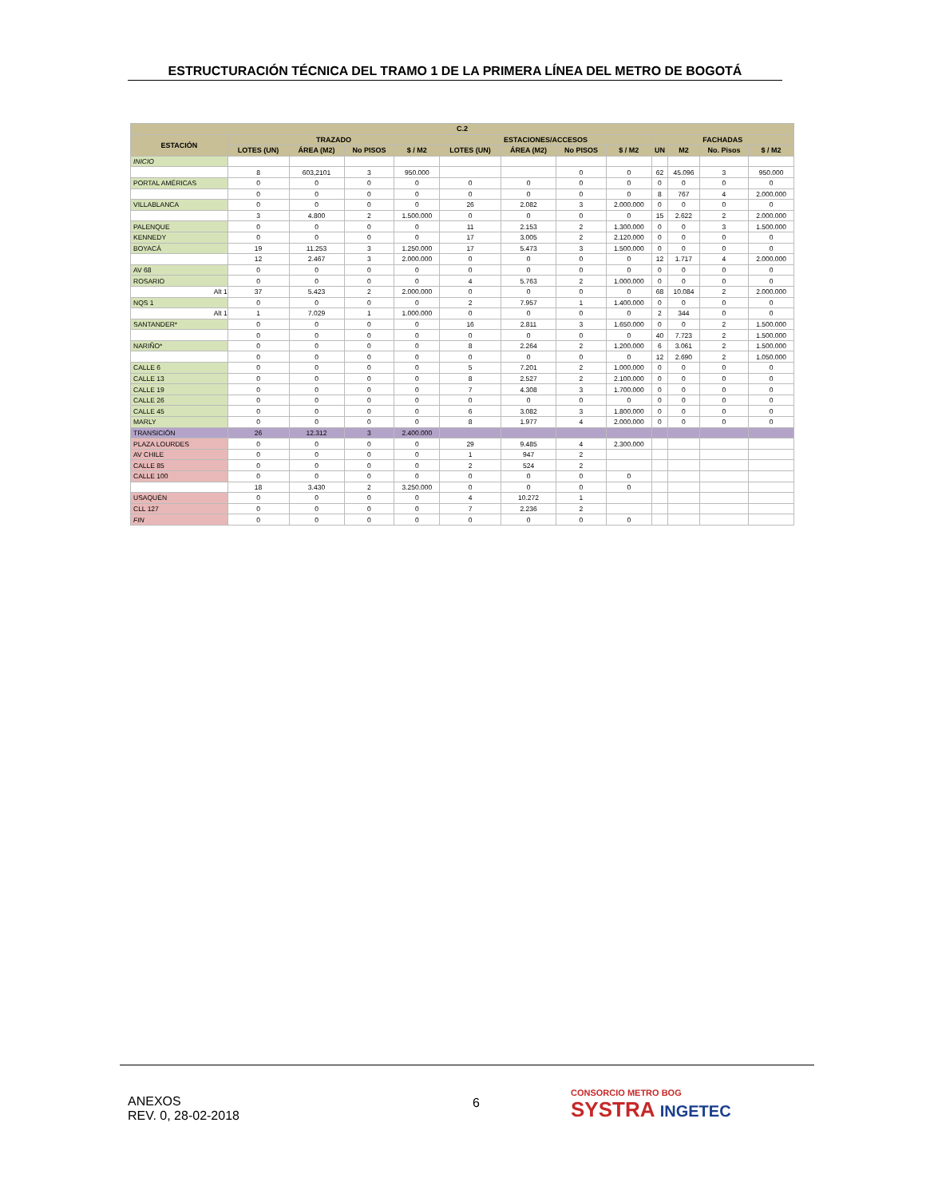ESTRUCTURACIÓN TÉCNICA DEL TRAMO 1 DE LA PRIMERA LÍNEA DEL METRO DE BOGOTÁ
| C.2 | | | | | | | | | | | | |
| --- | --- | --- | --- | --- | --- | --- | --- | --- | --- | --- | --- | --- |
| ESTACIÓN | TRAZADO | | | | ESTACIONES/ACCESOS | | | | FACHADAS | | | |
| | LOTES (UN) | ÁREA (M2) | No PISOS | $ / M2 | LOTES (UN) | ÁREA (M2) | No PISOS | $ / M2 | UN | M2 | No. Pisos | $ / M2 |
| INICIO | | | | | | | | | | | | |
| | 8 | 603,2101 | 3 | 950.000 | | | 0 | 0 | 62 | 45.096 | 3 | 950.000 |
| PORTAL AMÉRICAS | 0 | 0 | 0 | 0 | 0 | 0 | 0 | 0 | 0 | 0 | 0 | 0 |
| | 0 | 0 | 0 | 0 | 0 | 0 | 0 | 0 | 8 | 767 | 4 | 2.000.000 |
| VILLABLANCA | 0 | 0 | 0 | 0 | 26 | 2.082 | 3 | 2.000.000 | 0 | 0 | 0 | 0 |
| | 3 | 4.800 | 2 | 1.500.000 | 0 | 0 | 0 | 0 | 15 | 2.622 | 2 | 2.000.000 |
| PALENQUE | 0 | 0 | 0 | 0 | 11 | 2.153 | 2 | 1.300.000 | 0 | 0 | 3 | 1.500.000 |
| KENNEDY | 0 | 0 | 0 | 0 | 17 | 3.005 | 2 | 2.120.000 | 0 | 0 | 0 | 0 |
| BOYACÁ | 19 | 11.253 | 3 | 1.250.000 | 17 | 5.473 | 3 | 1.500.000 | 0 | 0 | 0 | 0 |
| | 12 | 2.467 | 3 | 2.000.000 | 0 | 0 | 0 | 0 | 12 | 1.717 | 4 | 2.000.000 |
| AV 68 | 0 | 0 | 0 | 0 | 0 | 0 | 0 | 0 | 0 | 0 | 0 | 0 |
| ROSARIO | 0 | 0 | 0 | 0 | 4 | 5.763 | 2 | 1.000.000 | 0 | 0 | 0 | 0 |
| Alt 1 | 37 | 5.423 | 2 | 2.000.000 | 0 | 0 | 0 | 0 | 68 | 10.084 | 2 | 2.000.000 |
| NQS 1 | 0 | 0 | 0 | 0 | 2 | 7.957 | 1 | 1.400.000 | 0 | 0 | 0 | 0 |
| Alt 1 | 1 | 7.029 | 1 | 1.000.000 | 0 | 0 | 0 | 0 | 2 | 344 | 0 | 0 |
| SANTANDER* | 0 | 0 | 0 | 0 | 16 | 2.811 | 3 | 1.650.000 | 0 | 0 | 2 | 1.500.000 |
| | 0 | 0 | 0 | 0 | 0 | 0 | 0 | 0 | 40 | 7.723 | 2 | 1.500.000 |
| NARIÑO* | 0 | 0 | 0 | 0 | 8 | 2.264 | 2 | 1.200.000 | 6 | 3.061 | 2 | 1.500.000 |
| | 0 | 0 | 0 | 0 | 0 | 0 | 0 | 0 | 12 | 2.690 | 2 | 1.050.000 |
| CALLE 6 | 0 | 0 | 0 | 0 | 5 | 7.201 | 2 | 1.000.000 | 0 | 0 | 0 | 0 |
| CALLE 13 | 0 | 0 | 0 | 0 | 8 | 2.527 | 2 | 2.100.000 | 0 | 0 | 0 | 0 |
| CALLE 19 | 0 | 0 | 0 | 0 | 7 | 4.308 | 3 | 1.700.000 | 0 | 0 | 0 | 0 |
| CALLE 26 | 0 | 0 | 0 | 0 | 0 | 0 | 0 | 0 | 0 | 0 | 0 | 0 |
| CALLE 45 | 0 | 0 | 0 | 0 | 6 | 3.082 | 3 | 1.800.000 | 0 | 0 | 0 | 0 |
| MARLY | 0 | 0 | 0 | 0 | 8 | 1.977 | 4 | 2.000.000 | 0 | 0 | 0 | 0 |
| TRANSICIÓN | 26 | 12.312 | 3 | 2.400.000 | | | | | | | | |
| PLAZA LOURDES | 0 | 0 | 0 | 0 | 29 | 9.485 | 4 | 2.300.000 | | | | |
| AV CHILE | 0 | 0 | 0 | 0 | 1 | 947 | 2 | | | | | |
| CALLE 85 | 0 | 0 | 0 | 0 | 2 | 524 | 2 | | | | | |
| CALLE 100 | 0 | 0 | 0 | 0 | 0 | 0 | 0 | 0 | | | | |
| | 18 | 3.430 | 2 | 3.250.000 | 0 | 0 | 0 | 0 | | | | |
| USAQUÉN | 0 | 0 | 0 | 0 | 4 | 10.272 | 1 | | | | | |
| CLL 127 | 0 | 0 | 0 | 0 | 7 | 2.236 | 2 | | | | | |
| FIN | 0 | 0 | 0 | 0 | 0 | 0 | 0 | 0 | | | | |
ANEXOS
REV. 0, 28-02-2018
6
CONSORCIO METRO BOG
SYSTRA INGETEC